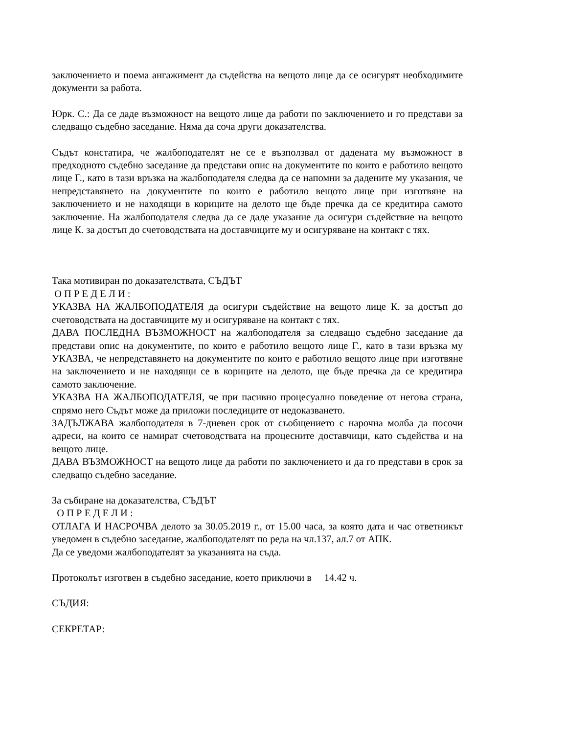заключението и поема ангажимент да съдейства на вещото лице да се осигурят необходимите документи за работа.
Юрк. С.: Да се даде възможност на вещото лице да работи по заключението и го представи за следващо съдебно заседание. Няма да соча други доказателства.
Съдът констатира, че жалбоподателят не се е възползвал от дадената му възможност в предходното съдебно заседание да представи опис на документите по които е работило вещото лице Г., като в тази връзка на жалбоподателя следва да се напомни за дадените му указания, че непредставянето на документите по които е работило вещото лице при изготвяне на заключението и не находящи в кориците на делото ще бъде пречка да се кредитира самото заключение. На жалбоподателя следва да се даде указание да осигури съдействие на вещото лице К. за достъп до счетоводствата на доставчиците му и осигуряване на контакт с тях.
Така мотивиран по доказателствата, СЪДЪТ
О П Р Е Д Е Л И :
УКАЗВА НА ЖАЛБОПОДАТЕЛЯ да осигури съдействие на вещото лице К. за достъп до счетоводствата на доставчиците му и осигуряване на контакт с тях.
ДАВА ПОСЛЕДНА ВЪЗМОЖНОСТ на жалбоподателя за следващо съдебно заседание да представи опис на документите, по които е работило вещото лице Г., като в тази връзка му УКАЗВА, че непредставянето на документите по които е работило вещото лице при изготвяне на заключението и не находящи се в кориците на делото, ще бъде пречка да се кредитира самото заключение.
УКАЗВА НА ЖАЛБОПОДАТЕЛЯ, че при пасивно процесуално поведение от негова страна, спрямо него Съдът може да приложи последиците от недоказването.
ЗАДЪЛЖАВА жалбоподателя в 7-дневен срок от съобщението с нарочна молба да посочи адреси, на които се намират счетоводствата на процесните доставчици, като съдейства и на вещото лице.
ДАВА ВЪЗМОЖНОСТ на вещото лице да работи по заключението и да го представи в срок за следващо съдебно заседание.
За събиране на доказателства, СЪДЪТ
О П Р Е Д Е Л И :
ОТЛАГА И НАСРОЧВА делото за 30.05.2019 г., от 15.00 часа, за която дата и час ответникът уведомен в съдебно заседание, жалбоподателят по реда на чл.137, ал.7 от АПК.
Да се уведоми жалбоподателят за указанията на съда.
Протоколът изготвен в съдебно заседание, което приключи в 14.42 ч.
СЪДИЯ:
СЕКРЕТАР: